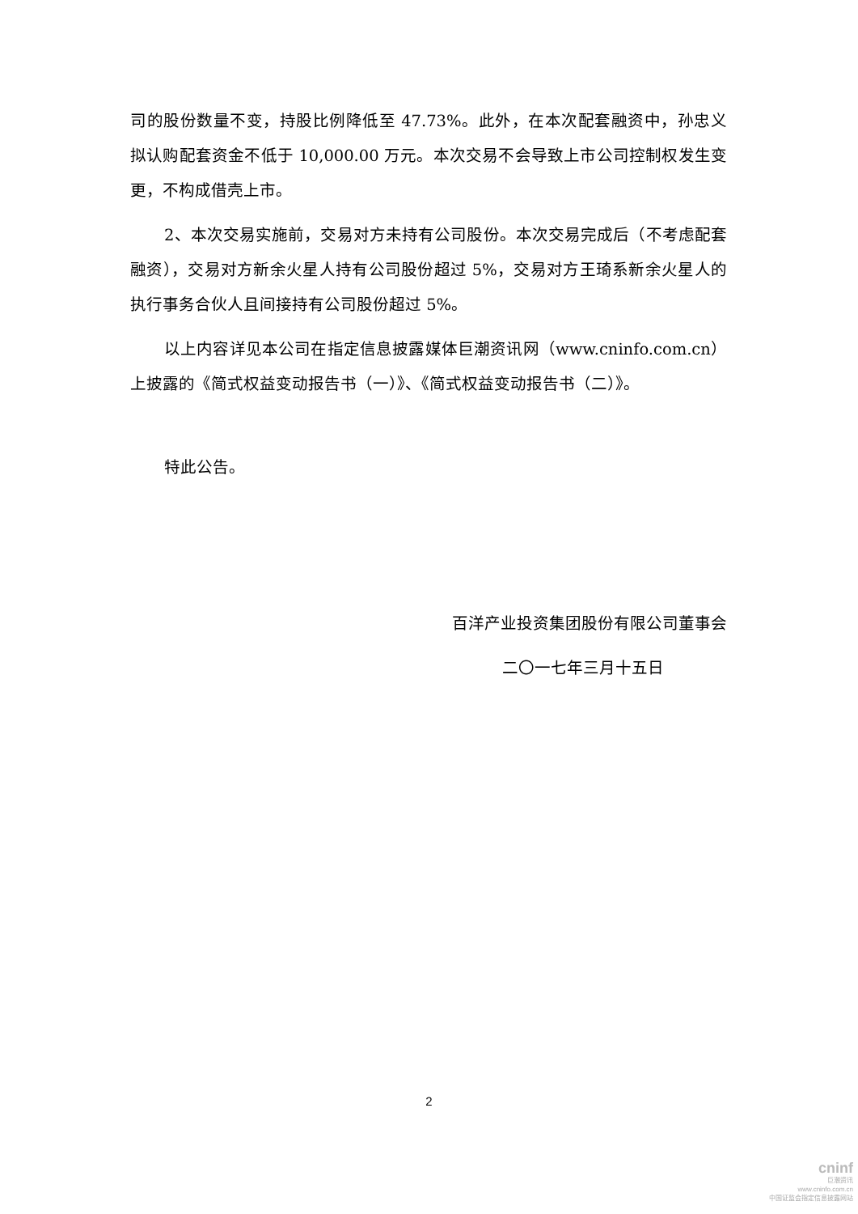司的股份数量不变，持股比例降低至 47.73%。此外，在本次配套融资中，孙忠义拟认购配套资金不低于 10,000.00 万元。本次交易不会导致上市公司控制权发生变更，不构成借壳上市。
2、本次交易实施前，交易对方未持有公司股份。本次交易完成后（不考虑配套融资），交易对方新余火星人持有公司股份超过 5%，交易对方王琦系新余火星人的执行事务合伙人且间接持有公司股份超过 5%。
以上内容详见本公司在指定信息披露媒体巨潮资讯网（www.cninfo.com.cn）上披露的《简式权益变动报告书（一）》、《简式权益变动报告书（二）》。
特此公告。
百洋产业投资集团股份有限公司董事会
二〇一七年三月十五日
2
cninf
巨潮资讯
www.cninfo.com.cn
中国证监会指定信息披露网站